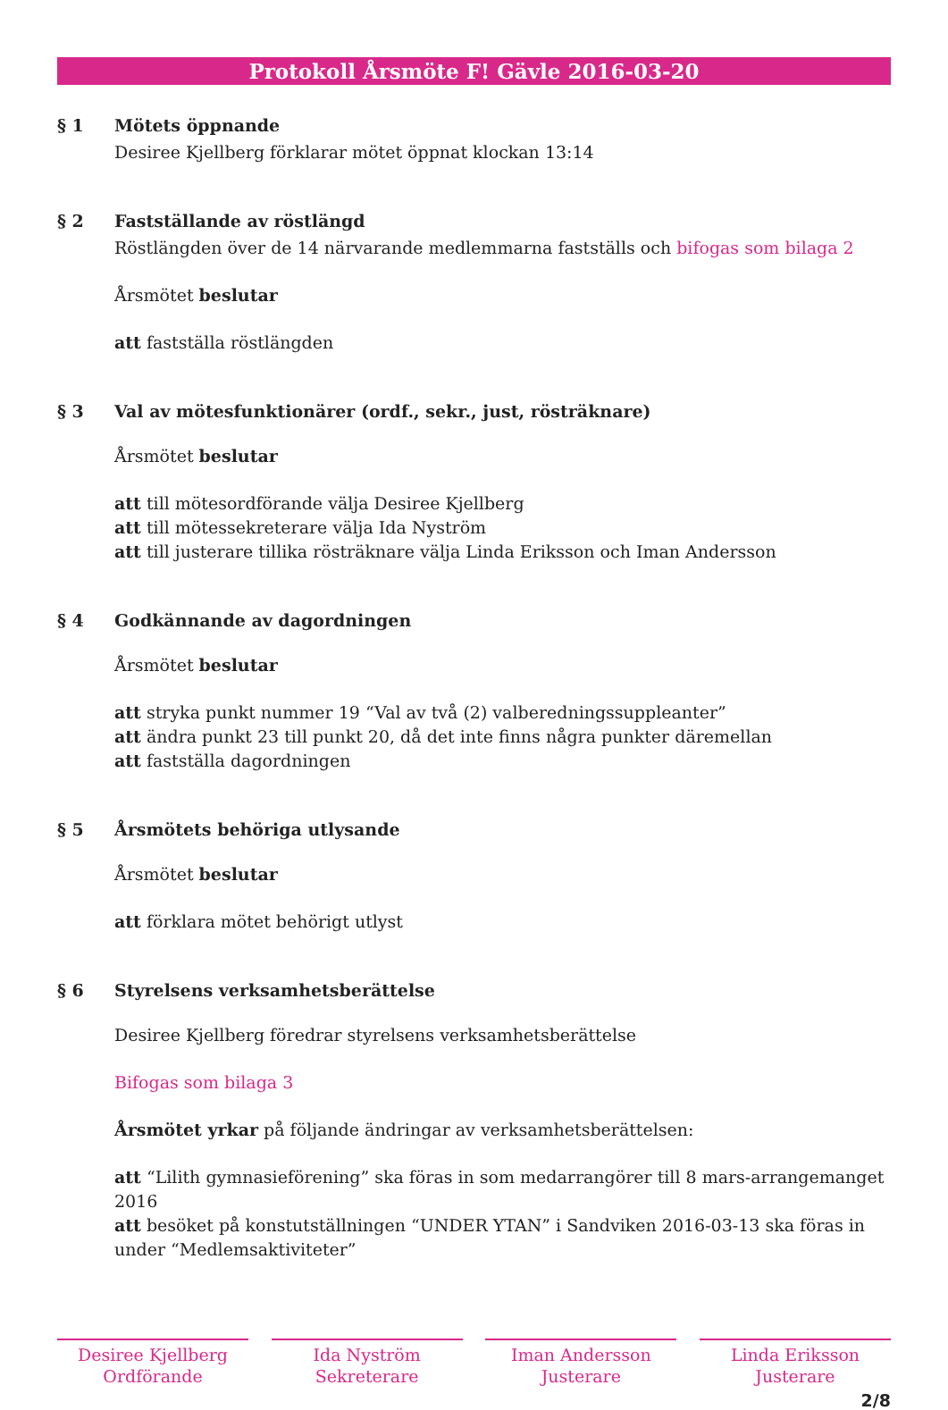Protokoll Årsmöte F! Gävle 2016-03-20
§ 1 Mötets öppnande
Desiree Kjellberg förklarar mötet öppnat klockan 13:14
§ 2 Fastställande av röstlängd
Röstlängden över de 14 närvarande medlemmarna fastställs och bifogas som bilaga 2
Årsmötet beslutar
att fastställa röstlängden
§ 3 Val av mötesfunktionärer (ordf., sekr., just, rösträknare)
Årsmötet beslutar
att till mötesordförande välja Desiree Kjellberg
att till mötessekreterare välja Ida Nyström
att till justerare tillika rösträknare välja Linda Eriksson och Iman Andersson
§ 4 Godkännande av dagordningen
Årsmötet beslutar
att stryka punkt nummer 19 “Val av två (2) valberedningssuppleanter”
att ändra punkt 23 till punkt 20, då det inte finns några punkter däremellan
att fastställa dagordningen
§ 5 Årsmötets behöriga utlysande
Årsmötet beslutar
att förklara mötet behörigt utlyst
§ 6 Styrelsens verksamhetsberättelse
Desiree Kjellberg föredrar styrelsens verksamhetsberättelse
Bifogas som bilaga 3
Årsmötet yrkar på följande ändringar av verksamhetsberättelsen:
att “Lilith gymnasieförening” ska föras in som medarrangörer till 8 mars-arrangemanget 2016
att besöket på konstutställningen “UNDER YTAN” i Sandviken 2016-03-13 ska föras in under “Medlemsaktiviteter”
Desiree Kjellberg
Ordförande
Ida Nyström
Sekreterare
Iman Andersson
Justerare
Linda Eriksson
Justerare
2/8